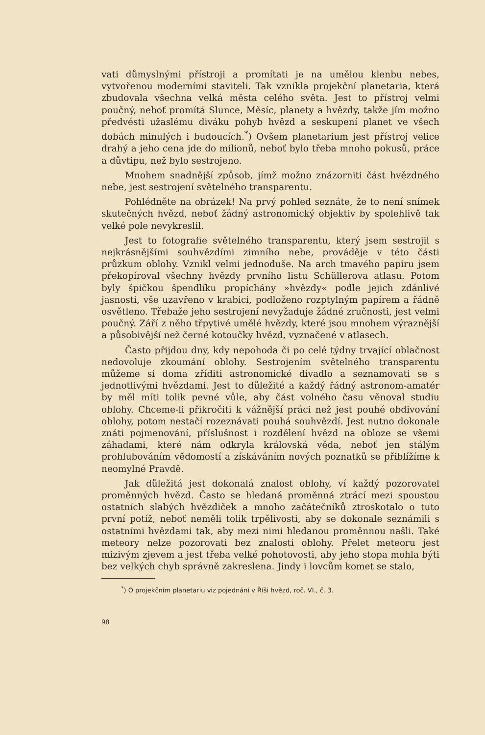vati důmyslnými přístroji a promítati je na umělou klenbu nebes, vytvořenou moderními staviteli. Tak vznikla projekční planetaria, která zbudovala všechna velká města celého světa. Jest to přístroj velmi poučný, neboť promítá Slunce, Měsíc, planety a hvězdy, takže jím možno předvésti užaslému diváku pohyb hvězd a seskupení planet ve všech dobách minulých i budoucích.<sup>*</sup>) Ovšem planetarium jest přístroj velice drahý a jeho cena jde do milionů, neboť bylo třeba mnoho pokusů, práce a důvtipu, než bylo sestrojeno.
Mnohem snadnější způsob, jímž možno znázorniti část hvězdného nebe, jest sestrojení světelného transparentu.
Pohlédněte na obrázek! Na prvý pohled seznáte, že to není snímek skutečných hvězd, neboť žádný astronomický objektiv by spolehlivě tak velké pole nevykreslil.
Jest to fotografie světelného transparentu, který jsem sestrojil s nejkrásnějšími souhvězdími zimního nebe, prováděje v této části průzkum oblohy. Vznikl velmi jednoduše. Na arch tmavého papíru jsem překopíroval všechny hvězdy prvního listu Schüllerova atlasu. Potom byly špičkou špendlíku propíchány »hvězdy« podle jejich zdánlivé jasnosti, vše uzavřeno v krabici, podloženo rozptylným papírem a řádně osvětleno. Třebaže jeho sestrojení nevyžaduje žádné zručnosti, jest velmi poučný. Září z něho třpytivé umělé hvězdy, které jsou mnohem výraznější a působivější než černé kotoučky hvězd, vyznačené v atlasech.
Často přijdou dny, kdy nepohoda či po celé týdny trvající oblačnost nedovoluje zkoumání oblohy. Sestrojením světelného transparentu můžeme si doma zříditi astronomické divadlo a seznamovati se s jednotlivými hvězdami. Jest to důležité a každý řádný astronom-amatér by měl míti tolik pevné vůle, aby část volného času věnoval studiu oblohy. Chceme-li přikročiti k vážnější práci než jest pouhé obdivování oblohy, potom nestačí rozeznávati pouhá souhvězdí. Jest nutno dokonale znáti pojmenování, příslušnost i rozdělení hvězd na obloze se všemi záhadami, které nám odkryla královská věda, neboť jen stálým prohlubováním vědomostí a získáváním nových poznatků se přiblížíme k neomylné Pravdě.
Jak důležitá jest dokonalá znalost oblohy, ví každý pozorovatel proměnných hvězd. Často se hledaná proměnná ztrácí mezi spoustou ostatních slabých hvězdiček a mnoho začátečníků ztroskotalo o tuto první potíž, neboť neměli tolik trpělivosti, aby se dokonale seznámili s ostatními hvězdami tak, aby mezi nimi hledanou proměnnou našli. Také meteory nelze pozorovati bez znalosti oblohy. Přelet meteoru jest mizivým zjevem a jest třeba velké pohotovosti, aby jeho stopa mohla býti bez velkých chyb správně zakreslena. Jindy i lovcům komet se stalo,
<sup>*</sup>) O projekčním planetariu viz pojednání v Říši hvězd, roč. VI., č. 3.
98